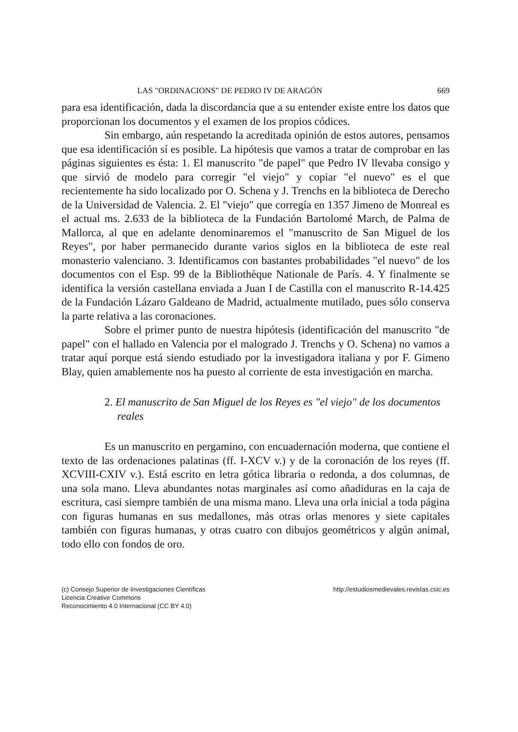LAS "ORDINACIONS" DE PEDRO IV DE ARAGÓN 669
para esa identificación, dada la discordancia que a su entender existe entre los datos que proporcionan los documentos y el examen de los propios códices.
Sin embargo, aún respetando la acreditada opinión de estos autores, pensamos que esa identificación sí es posible. La hipótesis que vamos a tratar de comprobar en las páginas siguientes es ésta: 1. El manuscrito "de papel" que Pedro IV llevaba consigo y que sirvió de modelo para corregir "el viejo" y copiar "el nuevo" es el que recientemente ha sido localizado por O. Schena y J. Trenchs en la biblioteca de Derecho de la Universidad de Valencia. 2. El "viejo" que corregía en 1357 Jimeno de Monreal es el actual ms. 2.633 de la biblioteca de la Fundación Bartolomé March, de Palma de Mallorca, al que en adelante denominaremos el "manuscrito de San Miguel de los Reyes", por haber permanecido durante varios siglos en la biblioteca de este real monasterio valenciano. 3. Identificamos con bastantes probabilidades "el nuevo" de los documentos con el Esp. 99 de la Bibliothèque Nationale de París. 4. Y finalmente se identifica la versión castellana enviada a Juan I de Castilla con el manuscrito R-14.425 de la Fundación Lázaro Galdeano de Madrid, actualmente mutilado, pues sólo conserva la parte relativa a las coronaciones.
Sobre el primer punto de nuestra hipótesis (identificación del manuscrito "de papel" con el hallado en Valencia por el malogrado J. Trenchs y O. Schena) no vamos a tratar aquí porque está siendo estudiado por la investigadora italiana y por F. Gimeno Blay, quien amablemente nos ha puesto al corriente de esta investigación en marcha.
2. El manuscrito de San Miguel de los Reyes es "el viejo" de los documentos reales
Es un manuscrito en pergamino, con encuadernación moderna, que contiene el texto de las ordenaciones palatinas (ff. I-XCV v.) y de la coronación de los reyes (ff. XCVIII-CXIV v.). Está escrito en letra gótica libraria o redonda, a dos columnas, de una sola mano. Lleva abundantes notas marginales así como añadiduras en la caja de escritura, casi siempre también de una misma mano. Lleva una orla inicial a toda página con figuras humanas en sus medallones, más otras orlas menores y siete capitales también con figuras humanas, y otras cuatro con dibujos geométricos y algún animal, todo ello con fondos de oro.
(c) Consejo Superior de Investigaciones Científicas
Licencia Creative Commons
Reconocimiento 4.0 Internacional (CC BY 4.0)
http://estudiosmedievales.revistas.csic.es